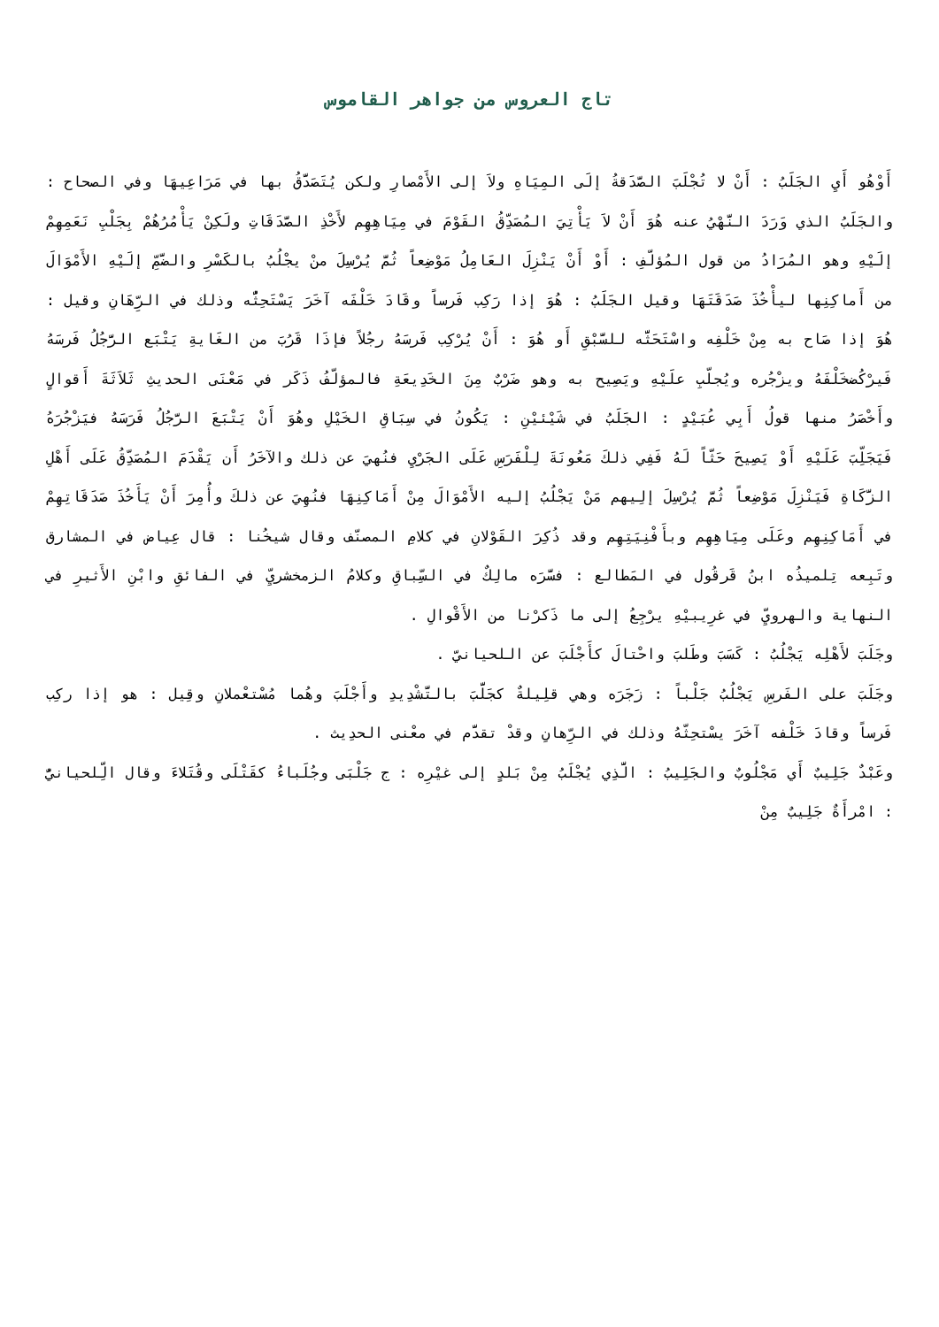تاج العروس من جواهر القاموس
أَوْهُو أَيِ الجَلَبُ : أَنْ لا تُجْلَبَ الصَّدَقةُ إلَى المِيَاهِ ولاَ إلى الأَمْصارِ ولكن يُتَصَدَّقُ بها في مَرَاعِيهَا وفي الصحاح : والجَلَبُ الذي وَرَدَ النَّهْيُ عنه هُوَ أَنْ لاَ يَأْتِيَ المُصَدِّقُ القَوْمَ في مِيَاهِهِم لأَخْذِ الصَّدَقَاتِ ولَكِنْ يَأْمُرُهُمْ بِجَلْبِ نَعَمِهِمْ إلَيْهِ وهو المُرَادُ من قول المُؤلّفِ : أَوْ أَنْ يَنْزِلَ العَامِلُ مَوْضِعاً ثُمَّ يُرْسِلَ منْ يجْلُبُ بالكَسْرِ والضَّمِّ إلَيْهِ الأَمْوَالَ من أَماكِنِها ليأْخُذَ صَدَقَتَهَا وقيل الجَلَبُ : هُوَ إذا رَكِب فَرساً وقَادَ خَلْفَه آخَرَ يَسْتَحِثُّه وذلك في الرِّهَانِ وقيل : هُوَ إذا صَاح به مِنْ خَلْفِه واسْتَحَثَّه للسَّبْقِ أَو هُوَ : أَنْ يُرْكِب فَرسَهُ رجُلاً فإذَا قَرُبَ من الغَايةِ يَتْبَع الرَّجُلُ فَرسَهُ فَيرْكُضخَلْفَهُ ويزْجُره ويُجلّبِ علَيْهِ ويَصِيح به وهو ضَرْبٌ مِنَ الخَدِيعَةِ فالمؤلّفُ ذَكَر في مَعْنَى الحديثِ ثَلاَثَةَ أَقوالٍ وأَخْصَرُ منها قولُ أَبِي عُبَيْدٍ : الجَلَبُ في شَيْئيْنِ : يَكُونُ في سِبَاقِ الخَيْلِ وهُوَ أَنْ يَتْبَعَ الرَّجُلُ فَرَسَهُ فيَزْجُرَهُ فَيَجَلِّبَ عَلَيْهِ أَوْ يَصِيحَ حَثّاً لَهُ فَفِي ذلكَ مَعُونَةَ لِلْفَرَسِ عَلَى الجَرْيِ فنُهيَ عن ذلك والآخَرُ أَن يَقْدَمَ المُصَدِّقُ عَلَى أَهْلِ الزَّكَاةِ فَيَنْزِلَ مَوْضِعاً ثُمَّ يُرْسِلَ إلِيهم مَنْ يَجْلُبُ إليه الأَمْوَالَ مِنْ أَمَاكِنِهَا فنُهِيَ عن ذلكَ وأُمِرَ أَنْ يَأَخُذَ صَدَقَاتِهِمْ في أَمَاكِنِهِم وعَلَى مِيَاهِهِم وبأَفْنِيَتِهِم وقد ذُكِرَ القَوْلانِ في كلامِ المصنّف وقال شيخُنا : قال عِياض في المشارق وتَبِعه تِلميذُه ابنُ قَرقُول في المَطالع : فسَّرَه مالِكٌ في السِّباقِ وكلامُ الزمخشريِّ في الفائقِ وابْنِ الأَثيرِ في النهاية والهرويِّ في غرِيبيْهِ يرْجِعُ إلى ما ذَكرْنا من الأَقْوالِ .
وجَلَبَ لأَهْلِه يَجْلُبُ : كَسَبَ وطَلبَ واحْتالَ كأَجْلَبَ عن اللحيانيّ .
وجَلَبَ على الفَرسِ يَجْلُبُ جَلْباً : زَجَرَه وهي قلِيلةٌ كجَلَّبَ بالتَّشْدِيدِ وأَجْلَبَ وهُما مُسْتعْملانِ وقِيل : هو إذا ركِب فَرساً وقادَ خَلْفه آخَرَ يسْتحِثّهُ وذلك في الرِّهانِ وقدْ تقدَّم في معْنى الحدِيث .
وعَبْدٌ جَلِيبٌ أَي مَجْلُوبٌ والجَلِيبُ : الَّذِي يُجْلَبُ مِنْ بَلدٍ إلى غيْرِه : ج جَلْبَى وجُلَباءُ كقَتْلَى وقُتَلاءَ وقال الِّلحيانيُّ : امْرأَةٌ جَلِيبٌ مِنْ